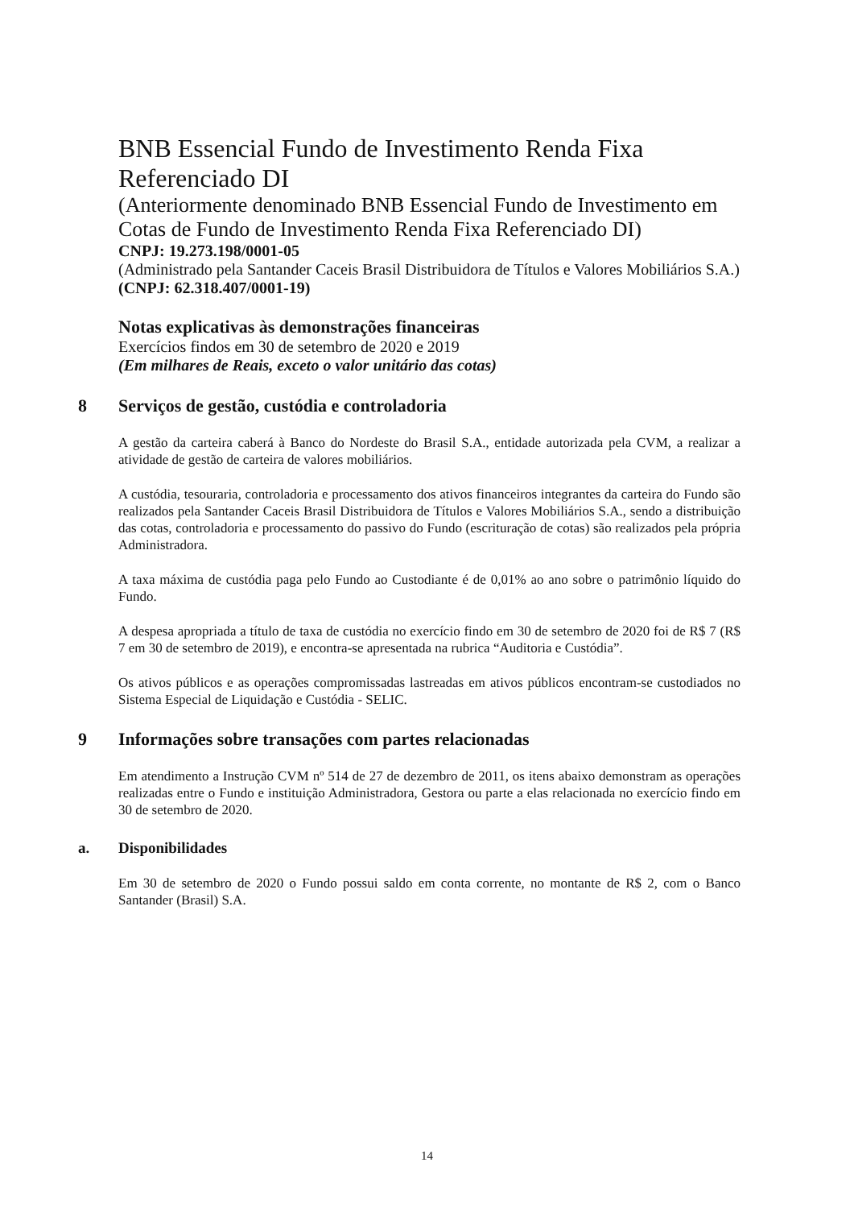BNB Essencial Fundo de Investimento Renda Fixa Referenciado DI
(Anteriormente denominado BNB Essencial Fundo de Investimento em Cotas de Fundo de Investimento Renda Fixa Referenciado DI)
CNPJ: 19.273.198/0001-05
(Administrado pela Santander Caceis Brasil Distribuidora de Títulos e Valores Mobiliários S.A.)
(CNPJ: 62.318.407/0001-19)
Notas explicativas às demonstrações financeiras
Exercícios findos em 30 de setembro de 2020 e 2019
(Em milhares de Reais, exceto o valor unitário das cotas)
8 Serviços de gestão, custódia e controladoria
A gestão da carteira caberá à Banco do Nordeste do Brasil S.A., entidade autorizada pela CVM, a realizar a atividade de gestão de carteira de valores mobiliários.
A custódia, tesouraria, controladoria e processamento dos ativos financeiros integrantes da carteira do Fundo são realizados pela Santander Caceis Brasil Distribuidora de Títulos e Valores Mobiliários S.A., sendo a distribuição das cotas, controladoria e processamento do passivo do Fundo (escrituração de cotas) são realizados pela própria Administradora.
A taxa máxima de custódia paga pelo Fundo ao Custodiante é de 0,01% ao ano sobre o patrimônio líquido do Fundo.
A despesa apropriada a título de taxa de custódia no exercício findo em 30 de setembro de 2020 foi de R$ 7 (R$ 7 em 30 de setembro de 2019), e encontra-se apresentada na rubrica “Auditoria e Custódia”.
Os ativos públicos e as operações compromissadas lastreadas em ativos públicos encontram-se custodiados no Sistema Especial de Liquidação e Custódia - SELIC.
9 Informações sobre transações com partes relacionadas
Em atendimento a Instrução CVM nº 514 de 27 de dezembro de 2011, os itens abaixo demonstram as operações realizadas entre o Fundo e instituição Administradora, Gestora ou parte a elas relacionada no exercício findo em 30 de setembro de 2020.
a. Disponibilidades
Em 30 de setembro de 2020 o Fundo possui saldo em conta corrente, no montante de R$ 2, com o Banco Santander (Brasil) S.A.
14